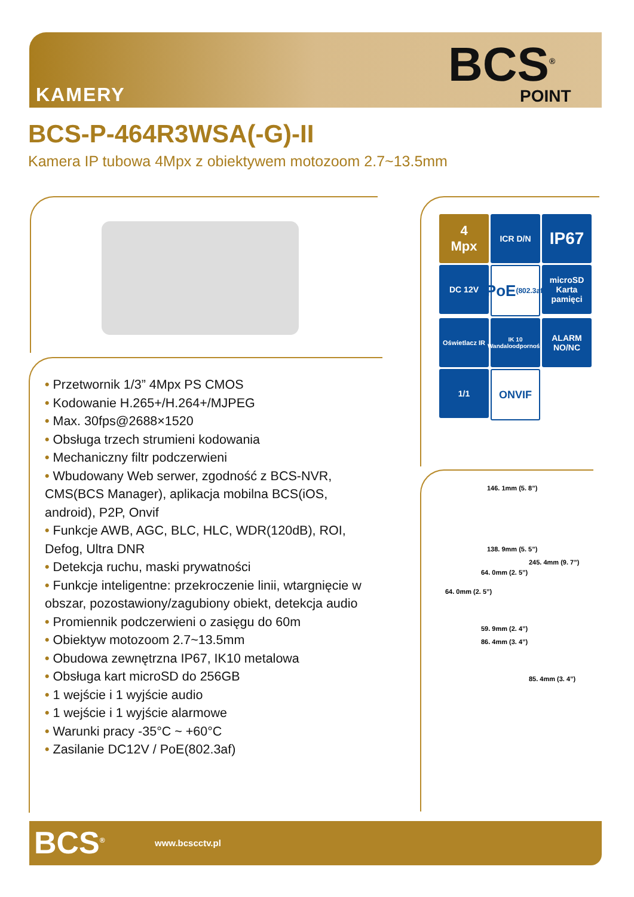KAMERY
BCS<sup>®</sup>
POINT
BCS-P-464R3WSA(-G)-II
Kamera IP tubowa 4Mpx z obiektywem motozoom 2.7~13.5mm
• Przetwornik 1/3” 4Mpx PS CMOS
• Kodowanie H.265+/H.264+/MJPEG
• Max. 30fps@2688×1520
• Obsługa trzech strumieni kodowania
• Mechaniczny filtr podczerwieni
• Wbudowany Web serwer, zgodność z BCS-NVR, CMS(BCS Manager), aplikacja mobilna BCS(iOS, android), P2P, Onvif
• Funkcje AWB, AGC, BLC, HLC, WDR(120dB), ROI, Defog, Ultra DNR
• Detekcja ruchu, maski prywatności
• Funkcje inteligentne: przekroczenie linii, wtargnięcie w obszar, pozostawiony/zagubiony obiekt, detekcja audio
• Promiennik podczerwieni o zasięgu do 60m
• Obiektyw motozoom 2.7~13.5mm
• Obudowa zewnętrzna IP67, IK10 metalowa
• Obsługa kart microSD do 256GB
• 1 wejście i 1 wyjście audio
• 1 wejście i 1 wyjście alarmowe
• Warunki pracy -35°C ~ +60°C
• Zasilanie DC12V / PoE(802.3af)
4
Mpx
ICR D/N
IP67
DC 12V
PoE
(802.3af)
microSD
Karta pamięci
Oświetlacz IR
IK 10
Wandaloodporność
ALARM NO/NC
1/1
ONVIF
146. 1mm (5. 8”)
138. 9mm (5. 5”)
245. 4mm (9. 7”)
64. 0mm (2. 5”)
64. 0mm (2. 5”)
59. 9mm (2. 4”)
86. 4mm (3. 4”)
85. 4mm (3. 4”)
BCS<sup>®</sup> www.bcscctv.pl